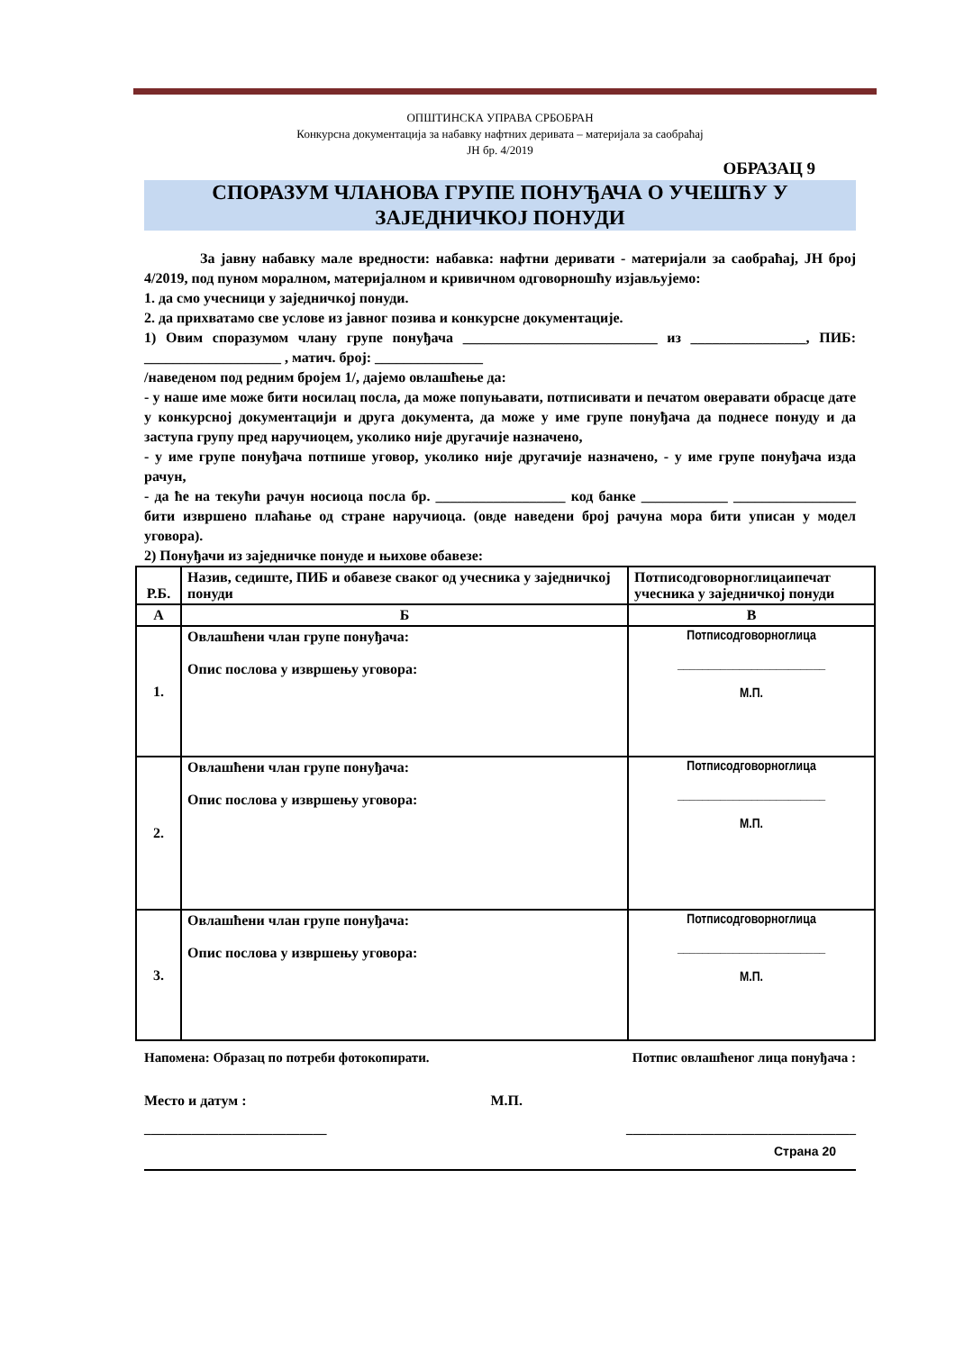ОПШТИНСКА УПРАВА СРБОБРАН
Конкурсна документација за набавку нафтних деривата – материјала за саобраћај
ЈН бр. 4/2019
ОБРАЗАЦ 9
СПОРАЗУМ ЧЛАНОВА ГРУПЕ ПОНУЂАЧА О УЧЕШЋУ У ЗАЈЕДНИЧКОЈ ПОНУДИ
За јавну набавку мале вредности: набавка: нафтни деривати - материјали за саобраћај, ЈН број 4/2019, под пуном моралном, материјалном и кривичном одговорношћу изјављујемо:
1. да смо учесници у заједничкој понуди.
2. да прихватамо све услове из јавног позива и конкурсне документације.
1) Овим споразумом члану групе понуђача ___________________________ из ________________, ПИБ: ___________________ , матич. број: _______________
/наведеном под редним бројем 1/, дајемо овлашћење да:
- у наше име може бити носилац посла, да може попуњавати, потписивати и печатом оверавати обрасце дате у конкурсној документацији и друга документа, да може у име групе понуђача да поднесе понуду и да заступа групу пред наручиоцем, уколико није другачије назначено,
- у име групе понуђача потпише уговор, уколико није другачије назначено, - у име групе понуђача изда рачун,
- да ће на текући рачун носиоца посла бр. __________________ код банке ____________ _________________ бити извршено плаћање од стране наручиоца. (овде наведени број рачуна мора бити уписан у модел уговора).
2) Понуђачи из заједничке понуде и њихове обавезе:
| Р.Б. | Назив, седиште, ПИБ и обавезе сваког од учесника у заједничкој понуди | Потписодговорноглицаипечат учесника у заједничкој понуди |
| --- | --- | --- |
| А | Б | В |
| 1. | Овлашћени члан групе понуђача: Опис послова у извршењу уговора: | Потписодговорноглица ________________________ М.П. |
| 2. | Овлашћени члан групе понуђача: Опис послова у извршењу уговора: | Потписодговорноглица ________________________ М.П. |
| 3. | Овлашћени члан групе понуђача: Опис послова у извршењу уговора: | Потписодговорноглица ________________________ М.П. |
Напомена: Образац по потреби фотокопирати. Потпис овлашћеног лица понуђача :
Место и датум : М.П.
___________________________ __________________________________
Страна 20